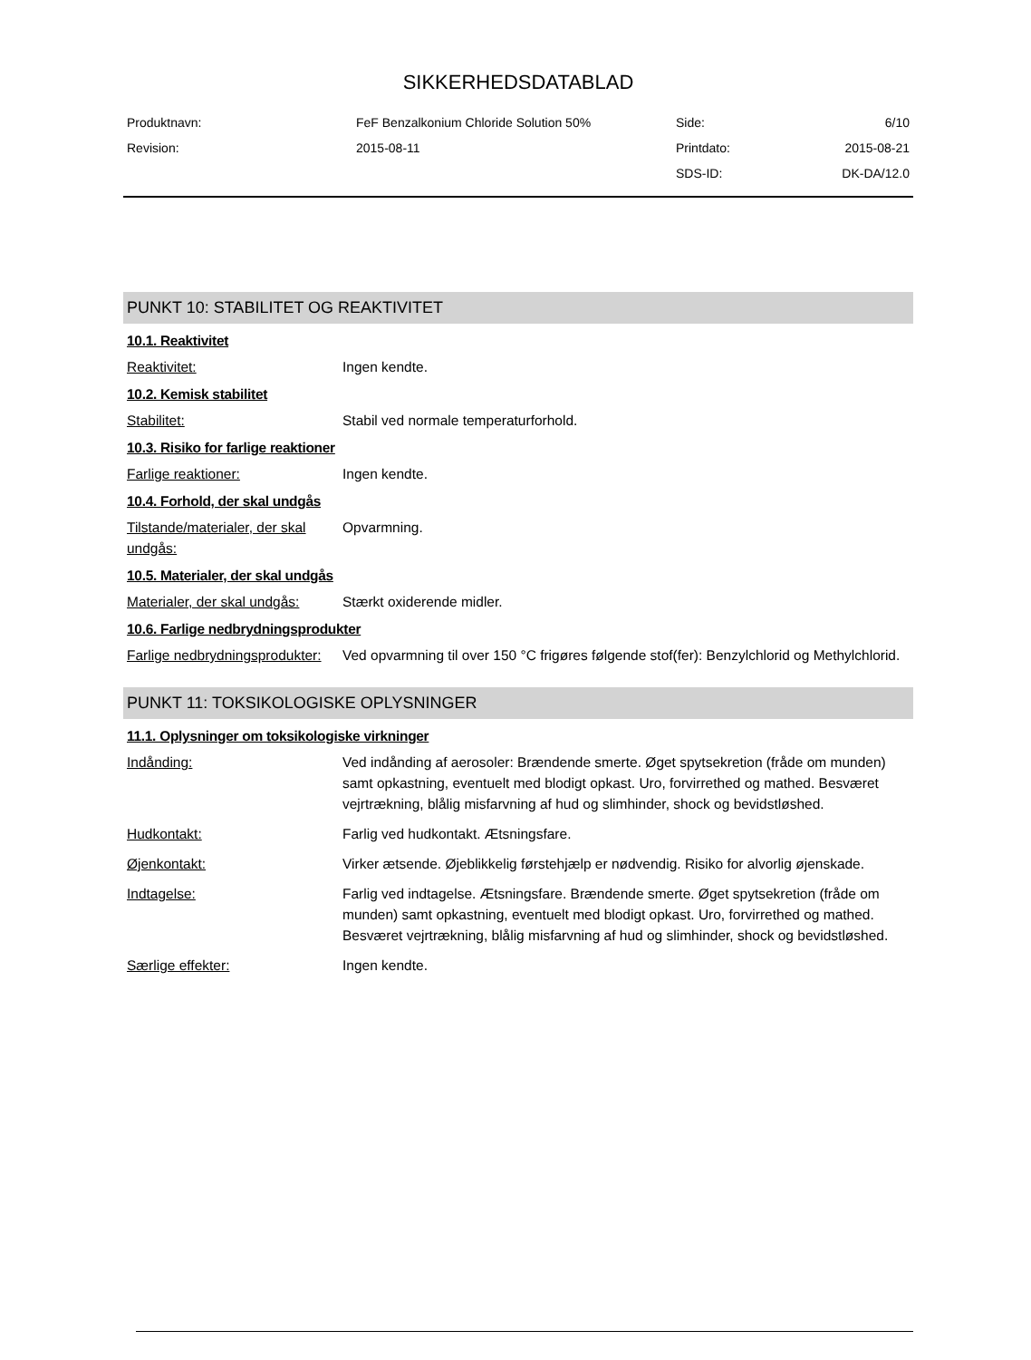SIKKERHEDSDATABLAD
| Produktnavn: | FeF Benzalkonium Chloride Solution 50% | Side: | 6/10 |
| Revision: | 2015-08-11 | Printdato: | 2015-08-21 |
| | | SDS-ID: | DK-DA/12.0 |
PUNKT 10: STABILITET OG REAKTIVITET
10.1. Reaktivitet
Reaktivitet: Ingen kendte.
10.2. Kemisk stabilitet
Stabilitet: Stabil ved normale temperaturforhold.
10.3. Risiko for farlige reaktioner
Farlige reaktioner: Ingen kendte.
10.4. Forhold, der skal undgås
Tilstande/materialer, der skal undgås:
Opvarmning.
10.5. Materialer, der skal undgås
Materialer, der skal undgås:
Stærkt oxiderende midler.
10.6. Farlige nedbrydningsprodukter
Farlige nedbrydningsprodukter:
Ved opvarmning til over 150 °C frigøres følgende stof(fer): Benzylchlorid og Methylchlorid.
PUNKT 11: TOKSIKOLOGISKE OPLYSNINGER
11.1. Oplysninger om toksikologiske virkninger
Indånding: Ved indånding af aerosoler: Brændende smerte. Øget spytsekretion (fråde om munden) samt opkastning, eventuelt med blodigt opkast. Uro, forvirrethed og mathed. Besværet vejrtrækning, blålig misfarvning af hud og slimhinder, shock og bevidstløshed.
Hudkontakt: Farlig ved hudkontakt. Ætsningsfare.
Øjenkontakt: Virker ætsende. Øjeblikkelig førstehjælp er nødvendig. Risiko for alvorlig øjenskade.
Indtagelse: Farlig ved indtagelse. Ætsningsfare. Brændende smerte. Øget spytsekretion (fråde om munden) samt opkastning, eventuelt med blodigt opkast. Uro, forvirrethed og mathed. Besværet vejrtrækning, blålig misfarvning af hud og slimhinder, shock og bevidstløshed.
Særlige effekter: Ingen kendte.